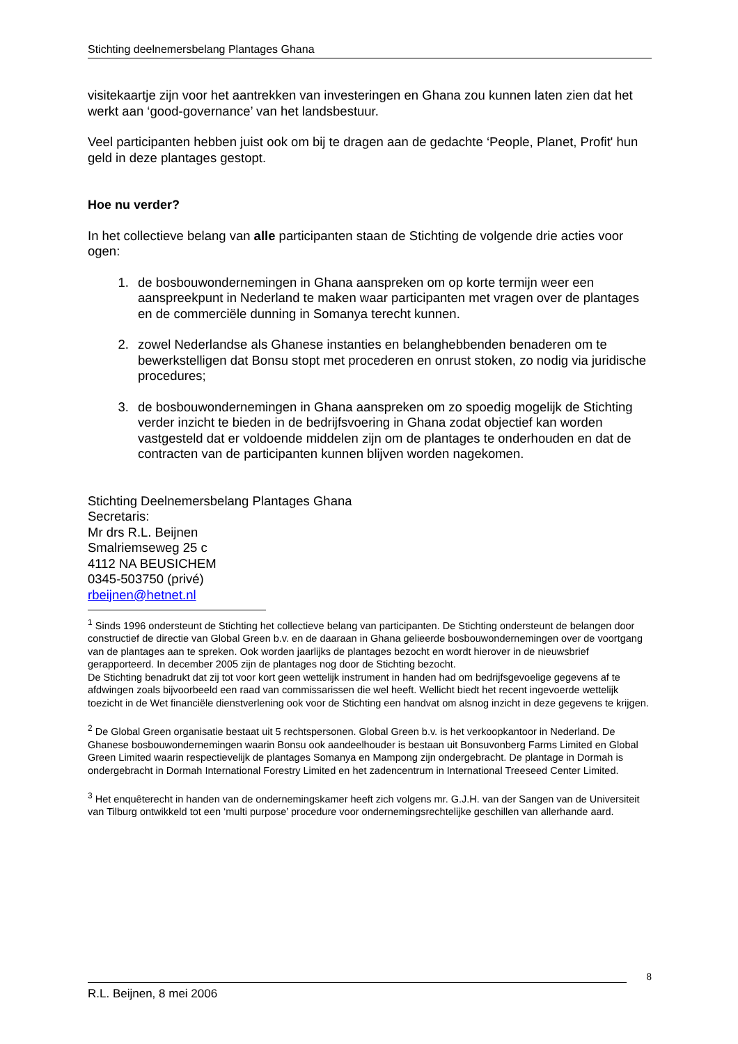Stichting deelnemersbelang Plantages Ghana
visitekaartje zijn voor het aantrekken van investeringen en Ghana zou kunnen laten zien dat het werkt aan ‘good-governance’ van het landsbestuur.
Veel participanten hebben juist ook om bij te dragen aan de gedachte ‘People, Planet, Profit' hun geld in deze plantages gestopt.
Hoe nu verder?
In het collectieve belang van alle participanten staan de Stichting de volgende drie acties voor ogen:
1. de bosbouwondernemingen in Ghana aanspreken om op korte termijn weer een aanspreekpunt in Nederland te maken waar participanten met vragen over de plantages en de commerciële dunning in Somanya terecht kunnen.
2. zowel Nederlandse als Ghanese instanties en belanghebbenden benaderen om te bewerkstelligen dat Bonsu stopt met procederen en onrust stoken, zo nodig via juridische procedures;
3. de bosbouwondernemingen in Ghana aanspreken om zo spoedig mogelijk de Stichting verder inzicht te bieden in de bedrijfsvoering in Ghana zodat objectief kan worden vastgesteld dat er voldoende middelen zijn om de plantages te onderhouden en dat de contracten van de participanten kunnen blijven worden nagekomen.
Stichting Deelnemersbelang Plantages Ghana
Secretaris:
Mr drs R.L. Beijnen
Smalriemseweg 25 c
4112 NA BEUSICHEM
0345-503750 (privé)
rbeijnen@hetnet.nl
<sup>1</sup> Sinds 1996 ondersteunt de Stichting het collectieve belang van participanten. De Stichting ondersteunt de belangen door constructief de directie van Global Green b.v. en de daaraan in Ghana gelieerde bosbouwondernemingen over de voortgang van de plantages aan te spreken. Ook worden jaarlijks de plantages bezocht en wordt hierover in de nieuwsbrief gerapporteerd. In december 2005 zijn de plantages nog door de Stichting bezocht.
De Stichting benadrukt dat zij tot voor kort geen wettelijk instrument in handen had om bedrijfsgevoelige gegevens af te afdwingen zoals bijvoorbeeld een raad van commissarissen die wel heeft. Wellicht biedt het recent ingevoerde wettelijk toezicht in de Wet financiële dienstverlening ook voor de Stichting een handvat om alsnog inzicht in deze gegevens te krijgen.
<sup>2</sup> De Global Green organisatie bestaat uit 5 rechtspersonen. Global Green b.v. is het verkoopkantoor in Nederland. De Ghanese bosbouwondernemingen waarin Bonsu ook aandeelhouder is bestaan uit Bonsuvonberg Farms Limited en Global Green Limited waarin respectievelijk de plantages Somanya en Mampong zijn ondergebracht. De plantage in Dormah is ondergebracht in Dormah International Forestry Limited en het zadencentrum in International Treeseed Center Limited.
<sup>3</sup> Het enquêterecht in handen van de ondernemingskamer heeft zich volgens mr. G.J.H. van der Sangen van de Universiteit van Tilburg ontwikkeld tot een ‘multi purpose’ procedure voor ondernemingsrechtelijke geschillen van allerhande aard.
8
R.L. Beijnen, 8 mei 2006